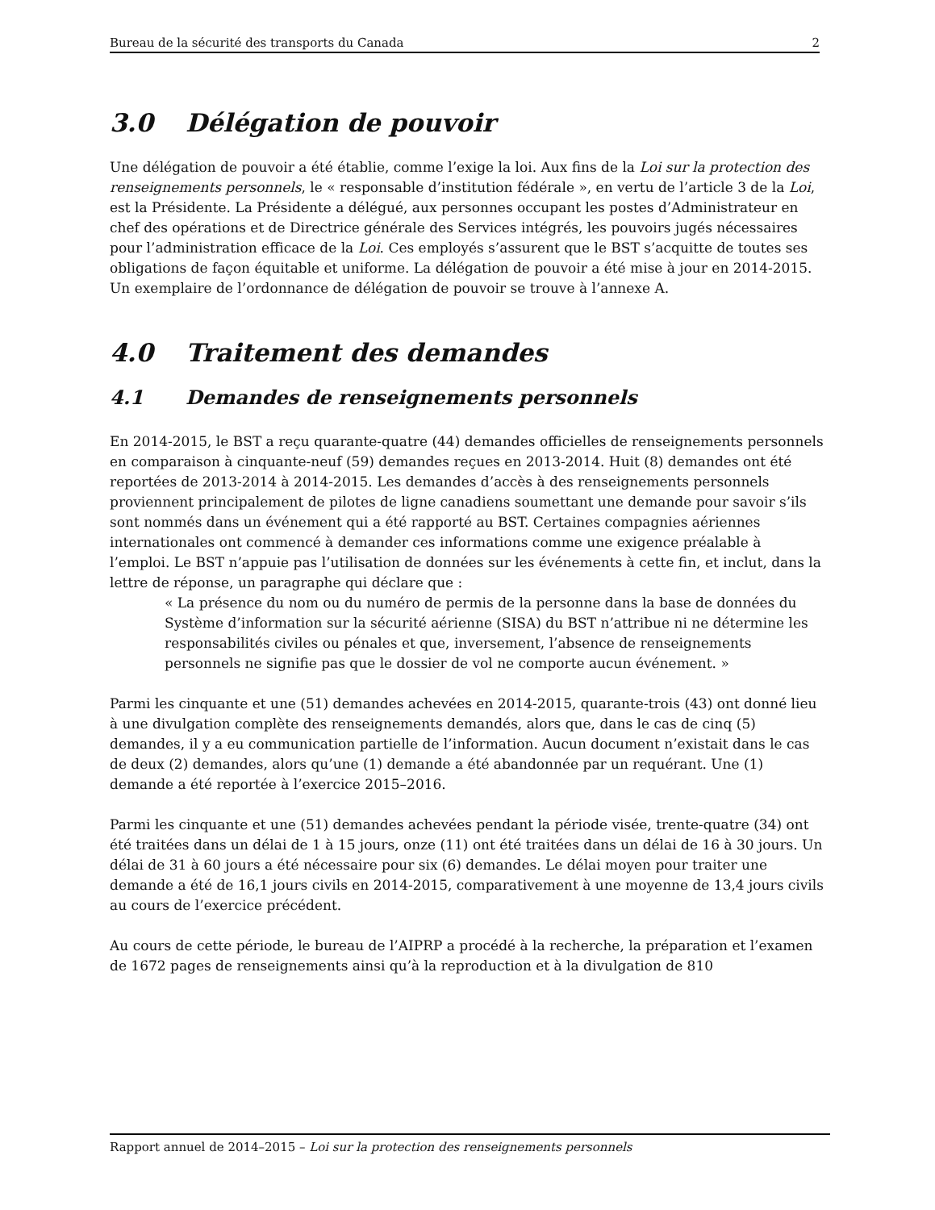Bureau de la sécurité des transports du Canada 2
3.0 Délégation de pouvoir
Une délégation de pouvoir a été établie, comme l’exige la loi. Aux fins de la Loi sur la protection des renseignements personnels, le « responsable d’institution fédérale », en vertu de l’article 3 de la Loi, est la Présidente. La Présidente a délégué, aux personnes occupant les postes d’Administrateur en chef des opérations et de Directrice générale des Services intégrés, les pouvoirs jugés nécessaires pour l’administration efficace de la Loi. Ces employés s’assurent que le BST s’acquitte de toutes ses obligations de façon équitable et uniforme. La délégation de pouvoir a été mise à jour en 2014-2015. Un exemplaire de l’ordonnance de délégation de pouvoir se trouve à l’annexe A.
4.0 Traitement des demandes
4.1 Demandes de renseignements personnels
En 2014-2015, le BST a reçu quarante-quatre (44) demandes officielles de renseignements personnels en comparaison à cinquante-neuf (59) demandes reçues en 2013-2014. Huit (8) demandes ont été reportées de 2013-2014 à 2014-2015. Les demandes d’accès à des renseignements personnels proviennent principalement de pilotes de ligne canadiens soumettant une demande pour savoir s’ils sont nommés dans un événement qui a été rapporté au BST. Certaines compagnies aériennes internationales ont commencé à demander ces informations comme une exigence préalable à l’emploi. Le BST n’appuie pas l’utilisation de données sur les événements à cette fin, et inclut, dans la lettre de réponse, un paragraphe qui déclare que :
« La présence du nom ou du numéro de permis de la personne dans la base de données du Système d’information sur la sécurité aérienne (SISA) du BST n’attribue ni ne détermine les responsabilités civiles ou pénales et que, inversement, l’absence de renseignements personnels ne signifie pas que le dossier de vol ne comporte aucun événement. »
Parmi les cinquante et une (51) demandes achevées en 2014-2015, quarante-trois (43) ont donné lieu à une divulgation complète des renseignements demandés, alors que, dans le cas de cinq (5) demandes, il y a eu communication partielle de l’information. Aucun document n’existait dans le cas de deux (2) demandes, alors qu’une (1) demande a été abandonnée par un requérant. Une (1) demande a été reportée à l’exercice 2015–2016.
Parmi les cinquante et une (51) demandes achevées pendant la période visée, trente-quatre (34) ont été traitées dans un délai de 1 à 15 jours, onze (11) ont été traitées dans un délai de 16 à 30 jours. Un délai de 31 à 60 jours a été nécessaire pour six (6) demandes. Le délai moyen pour traiter une demande a été de 16,1 jours civils en 2014-2015, comparativement à une moyenne de 13,4 jours civils au cours de l’exercice précédent.
Au cours de cette période, le bureau de l’AIPRP a procédé à la recherche, la préparation et l’examen de 1672 pages de renseignements ainsi qu’à la reproduction et à la divulgation de 810
Rapport annuel de 2014–2015 – Loi sur la protection des renseignements personnels